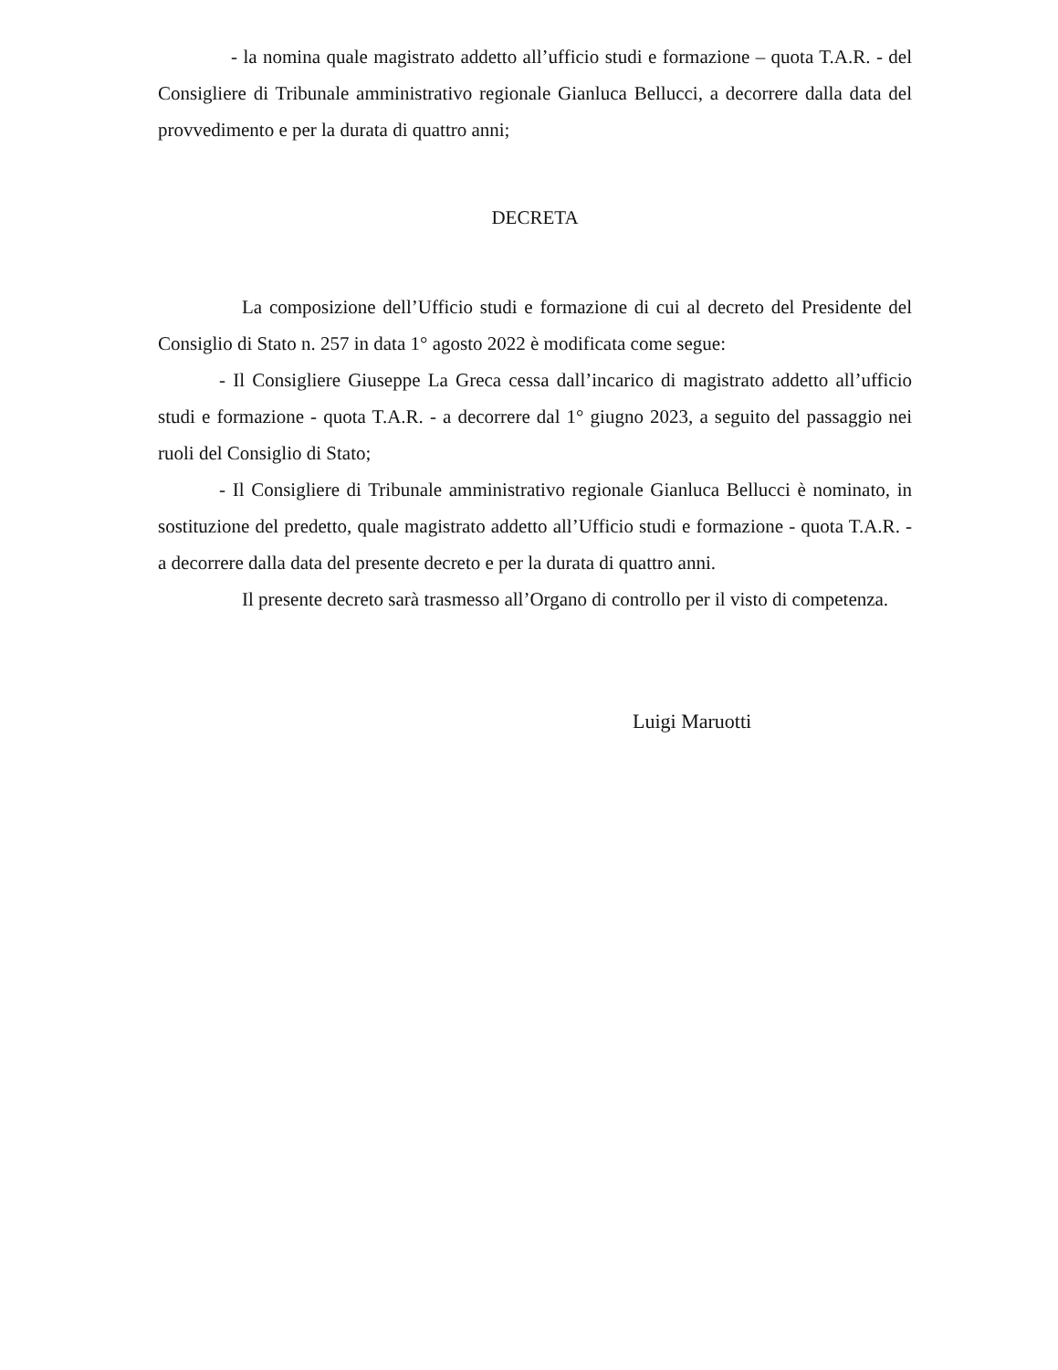- la nomina quale magistrato addetto all’ufficio studi e formazione – quota T.A.R. - del Consigliere di Tribunale amministrativo regionale Gianluca Bellucci, a decorrere dalla data del provvedimento e per la durata di quattro anni;
DECRETA
La composizione dell’Ufficio studi e formazione di cui al decreto del Presidente del Consiglio di Stato n. 257 in data 1° agosto 2022 è modificata come segue:
- Il Consigliere Giuseppe La Greca cessa dall’incarico di magistrato addetto all’ufficio studi e formazione - quota T.A.R. - a decorrere dal 1° giugno 2023, a seguito del passaggio nei ruoli del Consiglio di Stato;
- Il Consigliere di Tribunale amministrativo regionale Gianluca Bellucci è nominato, in sostituzione del predetto, quale magistrato addetto all’Ufficio studi e formazione - quota T.A.R. - a decorrere dalla data del presente decreto e per la durata di quattro anni.
Il presente decreto sarà trasmesso all’Organo di controllo per il visto di competenza.
Luigi Maruotti